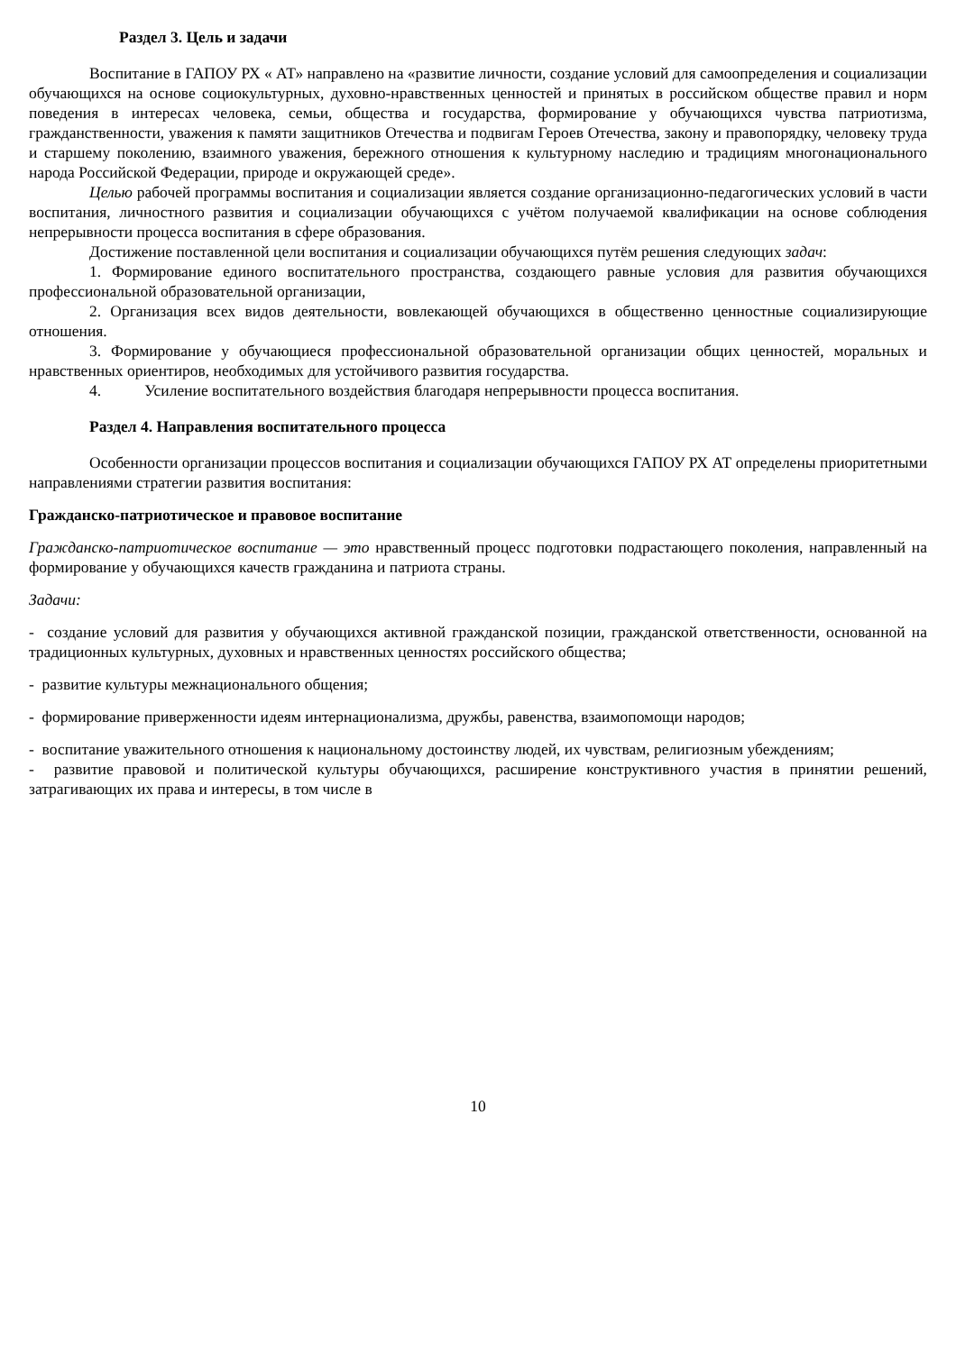Раздел 3. Цель и задачи
Воспитание в ГАПОУ РХ « АТ» направлено на «развитие личности, создание условий для самоопределения и социализации обучающихся на основе социокультурных, духовно-нравственных ценностей и принятых в российском обществе правил и норм поведения в интересах человека, семьи, общества и государства, формирование у обучающихся чувства патриотизма, гражданственности, уважения к памяти защитников Отечества и подвигам Героев Отечества, закону и правопорядку, человеку труда и старшему поколению, взаимного уважения, бережного отношения к культурному наследию и традициям многонационального народа Российской Федерации, природе и окружающей среде».
Целью рабочей программы воспитания и социализации является создание организационно-педагогических условий в части воспитания, личностного развития и социализации обучающихся с учётом получаемой квалификации на основе соблюдения непрерывности процесса воспитания в сфере образования.
Достижение поставленной цели воспитания и социализации обучающихся путём решения следующих задач:
1. Формирование единого воспитательного пространства, создающего равные условия для развития обучающихся профессиональной образовательной организации,
2. Организация всех видов деятельности, вовлекающей обучающихся в общественно ценностные социализирующие отношения.
3. Формирование у обучающиеся профессиональной образовательной организации общих ценностей, моральных и нравственных ориентиров, необходимых для устойчивого развития государства.
4. Усиление воспитательного воздействия благодаря непрерывности процесса воспитания.
Раздел 4. Направления воспитательного процесса
Особенности организации процессов воспитания и социализации обучающихся ГАПОУ РХ АТ определены приоритетными направлениями стратегии развития воспитания:
Гражданско-патриотическое и правовое воспитание
Гражданско-патриотическое воспитание — это нравственный процесс подготовки подрастающего поколения, направленный на формирование у обучающихся качеств гражданина и патриота страны.
Задачи:
- создание условий для развития у обучающихся активной гражданской позиции, гражданской ответственности, основанной на традиционных культурных, духовных и нравственных ценностях российского общества;
- развитие культуры межнационального общения;
- формирование приверженности идеям интернационализма, дружбы, равенства, взаимопомощи народов;
- воспитание уважительного отношения к национальному достоинству людей, их чувствам, религиозным убеждениям;
- развитие правовой и политической культуры обучающихся, расширение конструктивного участия в принятии решений, затрагивающих их права и интересы, в том числе в
10